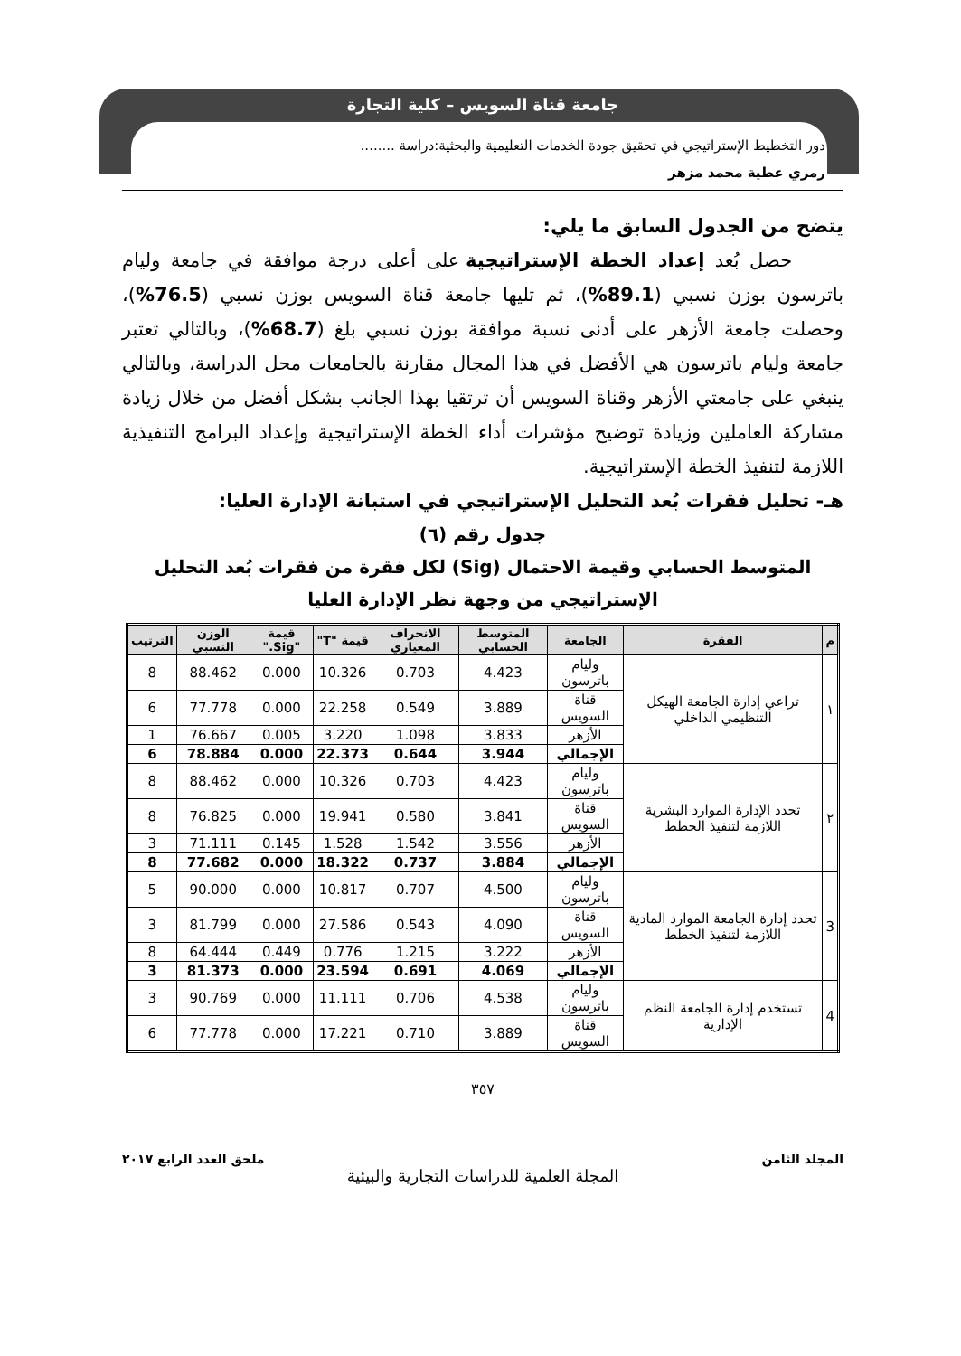جامعة قناة السويس – كلية التجارة
دور التخطيط الإستراتيجي في تحقيق جودة الخدمات التعليمية والبحثية:دراسة ........
رمزي عطية محمد مزهر
يتضح من الجدول السابق ما يلي:
حصل بُعد إعداد الخطة الإستراتيجية على أعلى درجة موافقة في جامعة وليام باترسون بوزن نسبي (89.1%)، ثم تليها جامعة قناة السويس بوزن نسبي (76.5%)، وحصلت جامعة الأزهر على أدنى نسبة موافقة بوزن نسبي بلغ (68.7%)، وبالتالي تعتبر جامعة وليام باترسون هي الأفضل في هذا المجال مقارنة بالجامعات محل الدراسة، وبالتالي ينبغي على جامعتي الأزهر وقناة السويس أن ترتقيا بهذا الجانب بشكل أفضل من خلال زيادة مشاركة العاملين وزيادة توضيح مؤشرات أداء الخطة الإستراتيجية وإعداد البرامج التنفيذية اللازمة لتنفيذ الخطة الإستراتيجية.
هـ- تحليل فقرات بُعد التحليل الإستراتيجي في استبانة الإدارة العليا:
جدول رقم (٦)
المتوسط الحسابي وقيمة الاحتمال (Sig) لكل فقرة من فقرات بُعد التحليل الإستراتيجي من وجهة نظر الإدارة العليا
| م | الفقرة | الجامعة | المتوسط الحسابي | الانحراف المعياري | قيمة "T" | قيمة "Sig." | الوزن النسبي | الترتيب |
| --- | --- | --- | --- | --- | --- | --- | --- | --- |
| ١ | تراعي إدارة الجامعة الهيكل التنظيمي الداخلي | وليام باترسون | 4.423 | 0.703 | 10.326 | 0.000 | 88.462 | 8 |
| | | قناة السويس | 3.889 | 0.549 | 22.258 | 0.000 | 77.778 | 6 |
| | | الأزهر | 3.833 | 1.098 | 3.220 | 0.005 | 76.667 | 1 |
| | | الإجمالي | 3.944 | 0.644 | 22.373 | 0.000 | 78.884 | 6 |
| ٢ | تحدد الإدارة الموارد البشرية اللازمة لتنفيذ الخطط | وليام باترسون | 4.423 | 0.703 | 10.326 | 0.000 | 88.462 | 8 |
| | | قناة السويس | 3.841 | 0.580 | 19.941 | 0.000 | 76.825 | 8 |
| | | الأزهر | 3.556 | 1.542 | 1.528 | 0.145 | 71.111 | 3 |
| | | الإجمالي | 3.884 | 0.737 | 18.322 | 0.000 | 77.682 | 8 |
| 3 | تحدد إدارة الجامعة الموارد المادية اللازمة لتنفيذ الخطط | وليام باترسون | 4.500 | 0.707 | 10.817 | 0.000 | 90.000 | 5 |
| | | قناة السويس | 4.090 | 0.543 | 27.586 | 0.000 | 81.799 | 3 |
| | | الأزهر | 3.222 | 1.215 | 0.776 | 0.449 | 64.444 | 8 |
| | | الإجمالي | 4.069 | 0.691 | 23.594 | 0.000 | 81.373 | 3 |
| 4 | تستخدم إدارة الجامعة النظم الإدارية | وليام باترسون | 4.538 | 0.706 | 11.111 | 0.000 | 90.769 | 3 |
| | | قناة السويس | 3.889 | 0.710 | 17.221 | 0.000 | 77.778 | 6 |
٣٥٧
المجلد الثامن ملحق العدد الرابع ٢٠١٧
المجلة العلمية للدراسات التجارية والبيئية